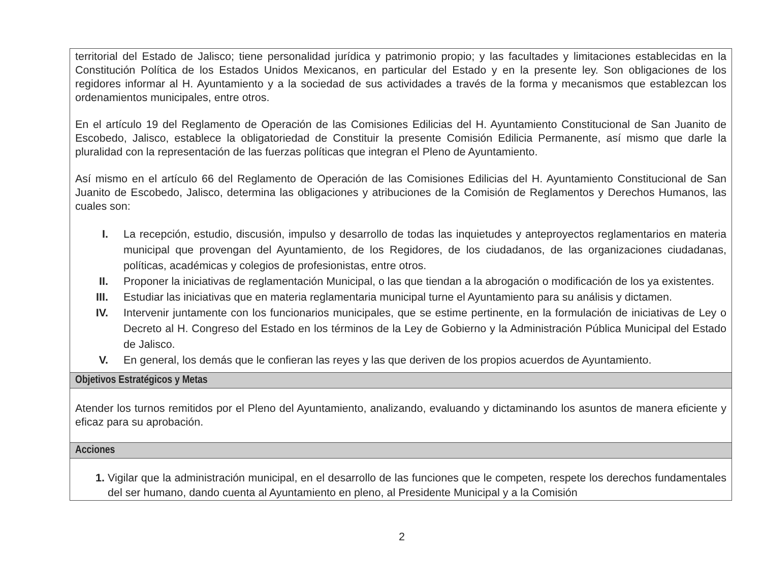territorial del Estado de Jalisco; tiene personalidad jurídica y patrimonio propio; y las facultades y limitaciones establecidas en la Constitución Política de los Estados Unidos Mexicanos, en particular del Estado y en la presente ley. Son obligaciones de los regidores informar al H. Ayuntamiento y a la sociedad de sus actividades a través de la forma y mecanismos que establezcan los ordenamientos municipales, entre otros.
En el artículo 19 del Reglamento de Operación de las Comisiones Edilicias del H. Ayuntamiento Constitucional de San Juanito de Escobedo, Jalisco, establece la obligatoriedad de Constituir la presente Comisión Edilicia Permanente, así mismo que darle la pluralidad con la representación de las fuerzas políticas que integran el Pleno de Ayuntamiento.
Así mismo en el artículo 66 del Reglamento de Operación de las Comisiones Edilicias del H. Ayuntamiento Constitucional de San Juanito de Escobedo, Jalisco, determina las obligaciones y atribuciones de la Comisión de Reglamentos y Derechos Humanos, las cuales son:
I. La recepción, estudio, discusión, impulso y desarrollo de todas las inquietudes y anteproyectos reglamentarios en materia municipal que provengan del Ayuntamiento, de los Regidores, de los ciudadanos, de las organizaciones ciudadanas, políticas, académicas y colegios de profesionistas, entre otros.
II. Proponer la iniciativas de reglamentación Municipal, o las que tiendan a la abrogación o modificación de los ya existentes.
III. Estudiar las iniciativas que en materia reglamentaria municipal turne el Ayuntamiento para su análisis y dictamen.
IV. Intervenir juntamente con los funcionarios municipales, que se estime pertinente, en la formulación de iniciativas de Ley o Decreto al H. Congreso del Estado en los términos de la Ley de Gobierno y la Administración Pública Municipal del Estado de Jalisco.
V. En general, los demás que le confieran las reyes y las que deriven de los propios acuerdos de Ayuntamiento.
Objetivos Estratégicos y Metas
Atender los turnos remitidos por el Pleno del Ayuntamiento, analizando, evaluando y dictaminando los asuntos de manera eficiente y eficaz para su aprobación.
Acciones
1. Vigilar que la administración municipal, en el desarrollo de las funciones que le competen, respete los derechos fundamentales del ser humano, dando cuenta al Ayuntamiento en pleno, al Presidente Municipal y a la Comisión
2